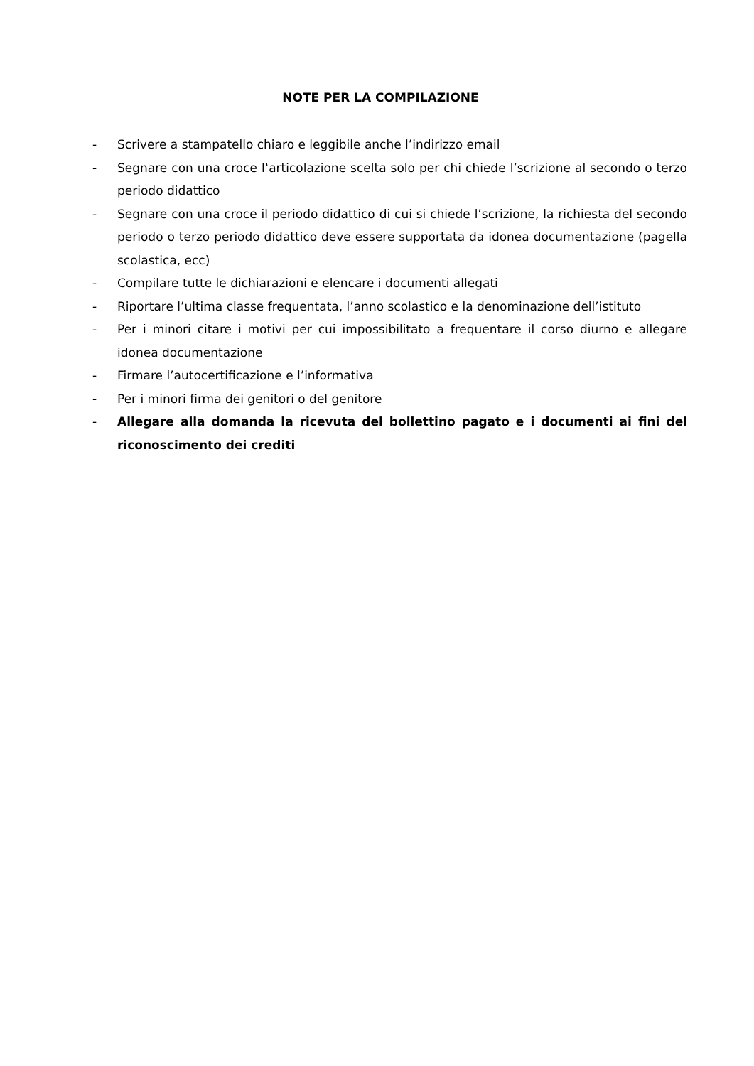NOTE PER LA COMPILAZIONE
- Scrivere a stampatello chiaro e leggibile anche l’indirizzo email
- Segnare con una croce l‛articolazione scelta solo per chi chiede l’scrizione al secondo o terzo periodo didattico
- Segnare con una croce il periodo didattico di cui si chiede l’scrizione, la richiesta del secondo periodo o terzo periodo didattico deve essere supportata da idonea documentazione (pagella scolastica, ecc)
- Compilare tutte le dichiarazioni e elencare i documenti allegati
- Riportare l’ultima classe frequentata, l’anno scolastico e la denominazione dell’istituto
- Per i minori citare i motivi per cui impossibilitato a frequentare il corso diurno e allegare idonea documentazione
- Firmare l’autocertificazione e l’informativa
- Per i minori firma dei genitori o del genitore
- Allegare alla domanda la ricevuta del bollettino pagato e i documenti ai fini del riconoscimento dei crediti